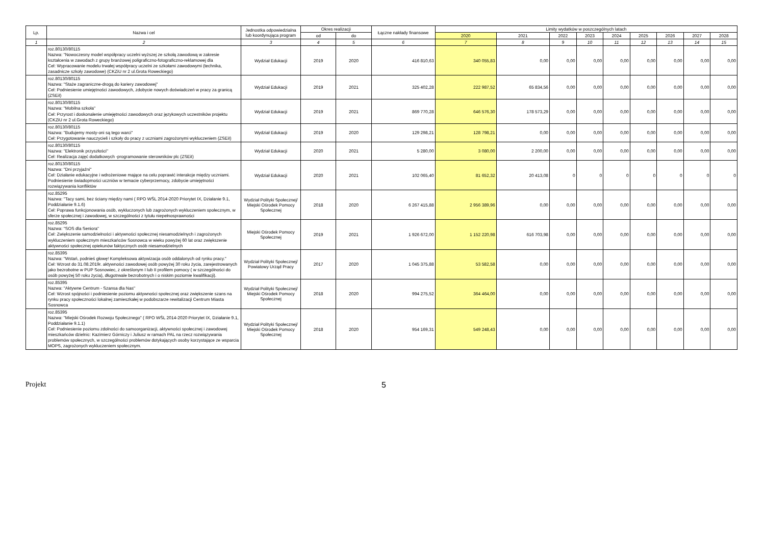| Lp. | Nazwa i cel | Jednostka odpowiedzialna lub koordynująca program | Okres realizacji | | Łączne nakłady finansowe | Limity wydatków w poszczególnych latach | | | | | | | | |
| --- | --- | --- | --- | --- | --- | --- | --- | --- | --- | --- | --- | --- | --- | --- |
| | | | od | do | | 2020 | 2021 | 2022 | 2023 | 2024 | 2025 | 2026 | 2027 | 2028 |
| 1 | 2 | 3 | 4 | 5 | 6 | 7 | 8 | 9 | 10 | 11 | 12 | 13 | 14 | 15 |
| | roz.80130/80115 Nazwa: "Nowoczesny model współpracy uczelni wyższej ze szkołą zawodową w zakresie kształcenia w zawodach z grupy branżowej poligraficzno-fotograficzno-reklamowej dla Cel: Wypracowanie modelu trwałej współpracy uczelni ze szkołami zawodowymi (technika, zasadnicze szkoły zawodowe) (CKZiU nr 2 ul.Grota Roweckiego) | Wydział Edukacji | 2019 | 2020 | 416 810,63 | 340 055,83 | 0,00 | 0,00 | 0,00 | 0,00 | 0,00 | 0,00 | 0,00 | 0,00 |
| | roz.80130/80115 Nazwa: "Staże zagraniczne-drogą do kariery zawodowej" Cel: Podniesienie umiejętności zawodowych, zdobycie nowych doświadczeń w pracy za granicą (ZSEiI) | Wydział Edukacji | 2019 | 2021 | 325 402,28 | 222 987,52 | 65 834,56 | 0,00 | 0,00 | 0,00 | 0,00 | 0,00 | 0,00 | 0,00 |
| | roz.80130/80115 Nazwa: "Mobilna szkoła" Cel: Przyrost i doskonalenie umiejętności zawodowych oraz językowych uczestników projektu (CKZiU nr 2 ul.Grota Roweckiego) | Wydział Edukacji | 2019 | 2021 | 869 770,28 | 646 576,30 | 178 573,29 | 0,00 | 0,00 | 0,00 | 0,00 | 0,00 | 0,00 | 0,00 |
| | roz.80130/80115 Nazwa: "Budujemy mosty-oni są tego warci" Cel: Przygotowanie nauczycieli i szkoły do pracy z uczniami zagrożonymi wykluczeniem (ZSEiI) | Wydział Edukacji | 2019 | 2020 | 129 298,21 | 128 798,21 | 0,00 | 0,00 | 0,00 | 0,00 | 0,00 | 0,00 | 0,00 | 0,00 |
| | roz.80130/80115 Nazwa: "Elektronik przyszłości" Cel: Realizacja zajęć dodatkowych -programowanie sterowników plc (ZSEiI) | Wydział Edukacji | 2020 | 2021 | 5 280,00 | 3 080,00 | 2 200,00 | 0,00 | 0,00 | 0,00 | 0,00 | 0,00 | 0,00 | 0,00 |
| | roz.80130/80115 Nazwa: "Dni przyjaźni" Cel: Działanie edukacyjne i wdrożeniowe mające na celu poprawić interakcje między uczniami. Podniesienie świadopmości uczniów w temacie cyberprzemocy, zdobycie umiejętności rozwiązywania konfliktów | Wydział Edukacji | 2020 | 2021 | 102 065,40 | 81 652,32 | 20 413,08 | 0 | 0 | 0 | 0 | 0 | 0 | 0 |
| | roz.85295 Nazwa: "Tacy sami, bez ściany między nami ( RPO WŚL 2014-2020 Priorytet IX, Działanie 9.1, Poddziałanie 9.1.6) Cel: Poprawa funkcjonowania osób, wykluczonych lub zagrożonych wykluczeniem społecznym, w sferze społecznej i zawodowej, w szczególności z tytułu niepełnosprawności | Wydział Polityki Społecznej/ Miejski Ośrodek Pomocy Społecznej | 2018 | 2020 | 6 267 415,88 | 2 956 389,96 | 0,00 | 0,00 | 0,00 | 0,00 | 0,00 | 0,00 | 0,00 | 0,00 |
| | roz.85295 Nazwa: "SOS dla Seniora" Cel: Zwiększenie samodzielności i aktywności społecznej niesamodzielnych i zagrożonych wykluczeniem społecznym mieszkańców Sosnowca w wieku powyżej 60 lat oraz zwiększenie aktywności społecznej opiekunów faktycznych osób niesamodzielnych | Miejski Ośrodek Pomocy Społecznej | 2019 | 2021 | 1 926 672,00 | 1 152 220,98 | 616 703,98 | 0,00 | 0,00 | 0,00 | 0,00 | 0,00 | 0,00 | 0,00 |
| | roz.85395 Nazwa: "Wstań, podnieś głowę! Kompleksowa aktywizacja osób oddalonych od rynku pracy." Cel: Wzrost do 31.08.2019r. aktywności zawodowej osób powyżej 30 roku życia, zarejestrowanych jako bezrobotne w PUP Sosnowiec, z określonym I lub II profilem pomocy ( w szczególności do osób powyżej 50 roku życia), długotrwale bezrobotnych i o niskim poziomie kwalifikacji). | Wydział Polityki Społecznej/ Powiatowy Urząd Pracy | 2017 | 2020 | 1 045 375,88 | 53 582,58 | 0,00 | 0,00 | 0,00 | 0,00 | 0,00 | 0,00 | 0,00 | 0,00 |
| | roz.85395 Nazwa: "Aktywne Centrum - Szansa dla Nas" Cel: Wzrost spójności i podniesienie poziomu aktywności społecznej oraz zwiększenie szans na rynku pracy społeczności lokalnej zamieszkałej w podobszarze rewitalizacji Centrum Miasta Sosnowca | Wydział Polityki Społecznej/ Miejski Ośrodek Pomocy Społecznej | 2018 | 2020 | 994 275,52 | 364 464,00 | 0,00 | 0,00 | 0,00 | 0,00 | 0,00 | 0,00 | 0,00 | 0,00 |
| | roz.85395 Nazwa: "Miejski Ośrodek Rozwoju Społecznego" ( RPO WŚL 2014-2020 Priorytet IX, Działanie 9.1, Poddziałanie 9.1.1) Cel: Podniesienie poziomu zdolności do samoorganizacji, aktywności społecznej i zawodowej mieszkańców dzielnic: Kazimierz Górniczy i Juliusz w ramach PAL na rzecz rozwiązywania problemów społecznych, w szczególności problemów dotykających osoby korzystające ze wsparcia MOPS, zagrożonych wykluczeniem społecznym. | Wydział Polityki Społecznej/ Miejski Ośrodek Pomocy Społecznej | 2018 | 2020 | 954 169,31 | 549 248,43 | 0,00 | 0,00 | 0,00 | 0,00 | 0,00 | 0,00 | 0,00 | 0,00 |
Projekt 5